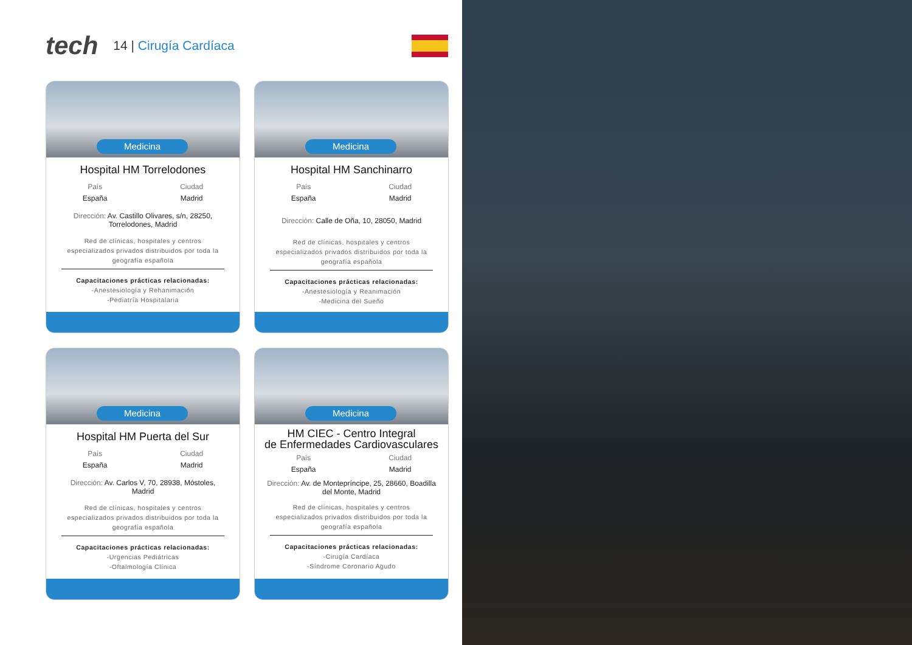tech
14 | Cirugía Cardíaca
Medicina
Hospital HM Torrelodones
País
España
Ciudad
Madrid
Dirección: Av. Castillo Olivares, s/n, 28250, Torrelodones, Madrid
Red de clínicas, hospitales y centros especializados privados distribuidos por toda la geografía española
Capacitaciones prácticas relacionadas:
-Anestesiología y Rehanimación
-Pediatría Hospitalaria
Medicina
Hospital HM Sanchinarro
País
España
Ciudad
Madrid
Dirección: Calle de Oña, 10, 28050, Madrid
Red de clínicas, hospitales y centros especializados privados distribuidos por toda la geografía española
Capacitaciones prácticas relacionadas:
-Anestesiología y Reanimación
-Medicina del Sueño
Medicina
Hospital HM Puerta del Sur
País
España
Ciudad
Madrid
Dirección: Av. Carlos V, 70, 28938, Móstoles, Madrid
Red de clínicas, hospitales y centros especializados privados distribuidos por toda la geografía española
Capacitaciones prácticas relacionadas:
-Urgencias Pediátricas
-Oftalmología Clínica
Medicina
HM CIEC - Centro Integral
de Enfermedades Cardiovasculares
País
España
Ciudad
Madrid
Dirección: Av. de Montepríncipe, 25, 28660, Boadilla del Monte, Madrid
Red de clínicas, hospitales y centros especializados privados distribuidos por toda la geografía española
Capacitaciones prácticas relacionadas:
-Cirugía Cardíaca
-Síndrome Coronario Agudo